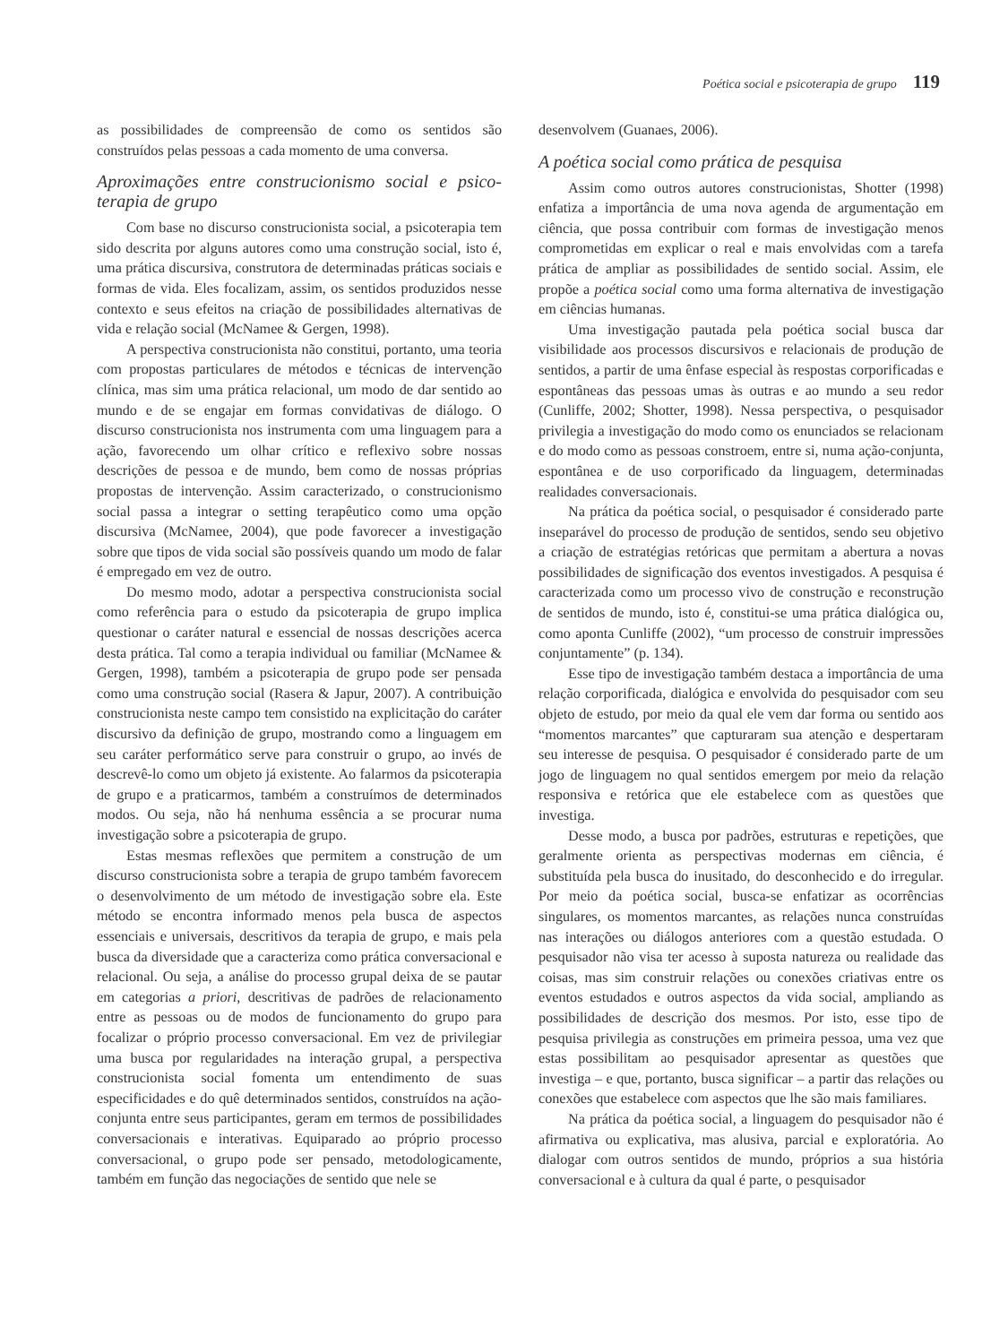Poética social e psicoterapia de grupo 119
as possibilidades de compreensão de como os sentidos são construídos pelas pessoas a cada momento de uma conversa.
Aproximações entre construcionismo social e psico-terapia de grupo
Com base no discurso construcionista social, a psicoterapia tem sido descrita por alguns autores como uma construção social, isto é, uma prática discursiva, construtora de determinadas práticas sociais e formas de vida. Eles focalizam, assim, os sentidos produzidos nesse contexto e seus efeitos na criação de possibilidades alternativas de vida e relação social (McNamee & Gergen, 1998).
A perspectiva construcionista não constitui, portanto, uma teoria com propostas particulares de métodos e técnicas de intervenção clínica, mas sim uma prática relacional, um modo de dar sentido ao mundo e de se engajar em formas convidativas de diálogo. O discurso construcionista nos instrumenta com uma linguagem para a ação, favorecendo um olhar crítico e reflexivo sobre nossas descrições de pessoa e de mundo, bem como de nossas próprias propostas de intervenção. Assim caracterizado, o construcionismo social passa a integrar o setting terapêutico como uma opção discursiva (McNamee, 2004), que pode favorecer a investigação sobre que tipos de vida social são possíveis quando um modo de falar é empregado em vez de outro.
Do mesmo modo, adotar a perspectiva construcionista social como referência para o estudo da psicoterapia de grupo implica questionar o caráter natural e essencial de nossas descrições acerca desta prática. Tal como a terapia individual ou familiar (McNamee & Gergen, 1998), também a psicoterapia de grupo pode ser pensada como uma construção social (Rasera & Japur, 2007). A contribuição construcionista neste campo tem consistido na explicitação do caráter discursivo da definição de grupo, mostrando como a linguagem em seu caráter performático serve para construir o grupo, ao invés de descrevê-lo como um objeto já existente. Ao falarmos da psicoterapia de grupo e a praticarmos, também a construímos de determinados modos. Ou seja, não há nenhuma essência a se procurar numa investigação sobre a psicoterapia de grupo.
Estas mesmas reflexões que permitem a construção de um discurso construcionista sobre a terapia de grupo também favorecem o desenvolvimento de um método de investigação sobre ela. Este método se encontra informado menos pela busca de aspectos essenciais e universais, descritivos da terapia de grupo, e mais pela busca da diversidade que a caracteriza como prática conversacional e relacional. Ou seja, a análise do processo grupal deixa de se pautar em categorias a priori, descritivas de padrões de relacionamento entre as pessoas ou de modos de funcionamento do grupo para focalizar o próprio processo conversacional. Em vez de privilegiar uma busca por regularidades na interação grupal, a perspectiva construcionista social fomenta um entendimento de suas especificidades e do quê determinados sentidos, construídos na ação-conjunta entre seus participantes, geram em termos de possibilidades conversacionais e interativas. Equiparado ao próprio processo conversacional, o grupo pode ser pensado, metodologicamente, também em função das negociações de sentido que nele se
desenvolvem (Guanaes, 2006).
A poética social como prática de pesquisa
Assim como outros autores construcionistas, Shotter (1998) enfatiza a importância de uma nova agenda de argumentação em ciência, que possa contribuir com formas de investigação menos comprometidas em explicar o real e mais envolvidas com a tarefa prática de ampliar as possibilidades de sentido social. Assim, ele propõe a poética social como uma forma alternativa de investigação em ciências humanas.
Uma investigação pautada pela poética social busca dar visibilidade aos processos discursivos e relacionais de produção de sentidos, a partir de uma ênfase especial às respostas corporificadas e espontâneas das pessoas umas às outras e ao mundo a seu redor (Cunliffe, 2002; Shotter, 1998). Nessa perspectiva, o pesquisador privilegia a investigação do modo como os enunciados se relacionam e do modo como as pessoas constroem, entre si, numa ação-conjunta, espontânea e de uso corporificado da linguagem, determinadas realidades conversacionais.
Na prática da poética social, o pesquisador é considerado parte inseparável do processo de produção de sentidos, sendo seu objetivo a criação de estratégias retóricas que permitam a abertura a novas possibilidades de significação dos eventos investigados. A pesquisa é caracterizada como um processo vivo de construção e reconstrução de sentidos de mundo, isto é, constitui-se uma prática dialógica ou, como aponta Cunliffe (2002), “um processo de construir impressões conjuntamente” (p. 134).
Esse tipo de investigação também destaca a importância de uma relação corporificada, dialógica e envolvida do pesquisador com seu objeto de estudo, por meio da qual ele vem dar forma ou sentido aos “momentos marcantes” que capturaram sua atenção e despertaram seu interesse de pesquisa. O pesquisador é considerado parte de um jogo de linguagem no qual sentidos emergem por meio da relação responsiva e retórica que ele estabelece com as questões que investiga.
Desse modo, a busca por padrões, estruturas e repetições, que geralmente orienta as perspectivas modernas em ciência, é substituída pela busca do inusitado, do desconhecido e do irregular. Por meio da poética social, busca-se enfatizar as ocorrências singulares, os momentos marcantes, as relações nunca construídas nas interações ou diálogos anteriores com a questão estudada. O pesquisador não visa ter acesso à suposta natureza ou realidade das coisas, mas sim construir relações ou conexões criativas entre os eventos estudados e outros aspectos da vida social, ampliando as possibilidades de descrição dos mesmos. Por isto, esse tipo de pesquisa privilegia as construções em primeira pessoa, uma vez que estas possibilitam ao pesquisador apresentar as questões que investiga – e que, portanto, busca significar – a partir das relações ou conexões que estabelece com aspectos que lhe são mais familiares.
Na prática da poética social, a linguagem do pesquisador não é afirmativa ou explicativa, mas alusiva, parcial e exploratória. Ao dialogar com outros sentidos de mundo, próprios a sua história conversacional e à cultura da qual é parte, o pesquisador